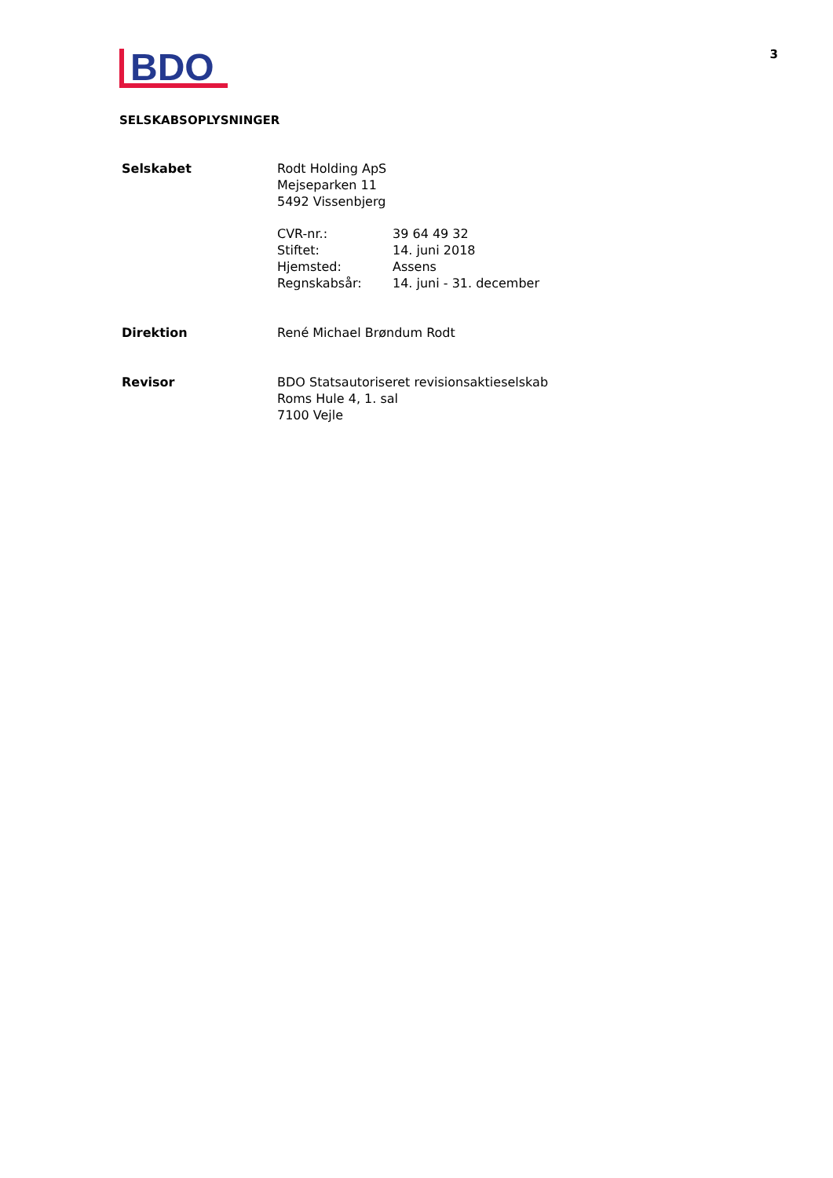BDO
3
SELSKABSOPLYSNINGER
| Selskabet | Rodt Holding ApS Mejseparken 11 5492 Vissenbjerg / CVR-nr.: / 39 64 49 32 / / Stiftet: / 14. juni 2018 / / Hjemsted: / Assens / / Regnskabsår: / 14. juni - 31. december / |
| Direktion | René Michael Brøndum Rodt |
| Revisor | BDO Statsautoriseret revisionsaktieselskab Roms Hule 4, 1. sal 7100 Vejle |